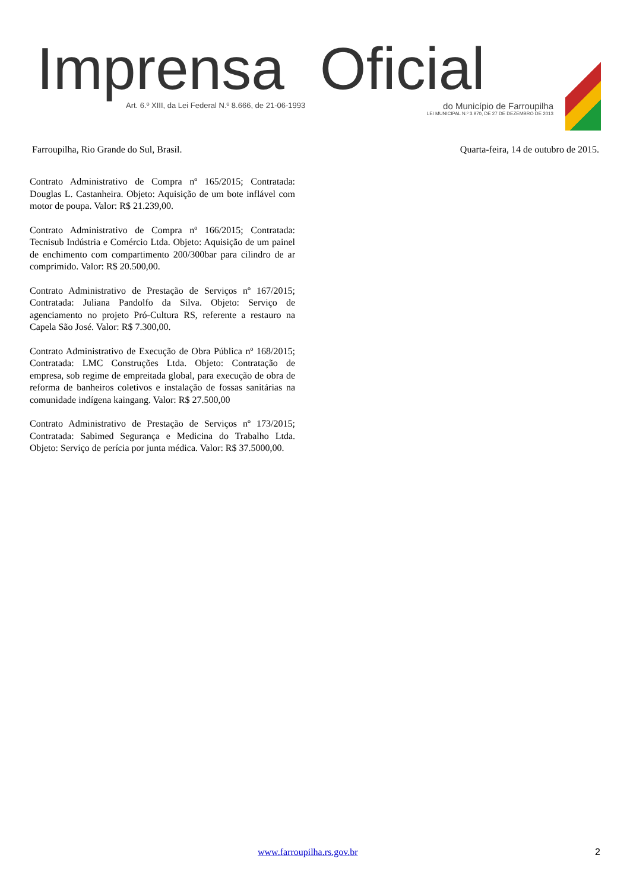Imprensa Oficial
Art. 6.º XIII, da Lei Federal N.º 8.666, de 21-06-1993 do Município de Farroupilha
LEI MUNICIPAL N.º 3.970, DE 27 DE DEZEMBRO DE 2013
Farroupilha, Rio Grande do Sul, Brasil. Quarta-feira, 14 de outubro de 2015.
Contrato Administrativo de Compra nº 165/2015; Contratada: Douglas L. Castanheira. Objeto: Aquisição de um bote inflável com motor de poupa. Valor: R$ 21.239,00.
Contrato Administrativo de Compra nº 166/2015; Contratada: Tecnisub Indústria e Comércio Ltda. Objeto: Aquisição de um painel de enchimento com compartimento 200/300bar para cilindro de ar comprimido. Valor: R$ 20.500,00.
Contrato Administrativo de Prestação de Serviços nº 167/2015; Contratada: Juliana Pandolfo da Silva. Objeto: Serviço de agenciamento no projeto Pró-Cultura RS, referente a restauro na Capela São José. Valor: R$ 7.300,00.
Contrato Administrativo de Execução de Obra Pública nº 168/2015; Contratada: LMC Construções Ltda. Objeto: Contratação de empresa, sob regime de empreitada global, para execução de obra de reforma de banheiros coletivos e instalação de fossas sanitárias na comunidade indígena kaingang. Valor: R$ 27.500,00
Contrato Administrativo de Prestação de Serviços nº 173/2015; Contratada: Sabimed Segurança e Medicina do Trabalho Ltda. Objeto: Serviço de perícia por junta médica. Valor: R$ 37.5000,00.
www.farroupilha.rs.gov.br 2